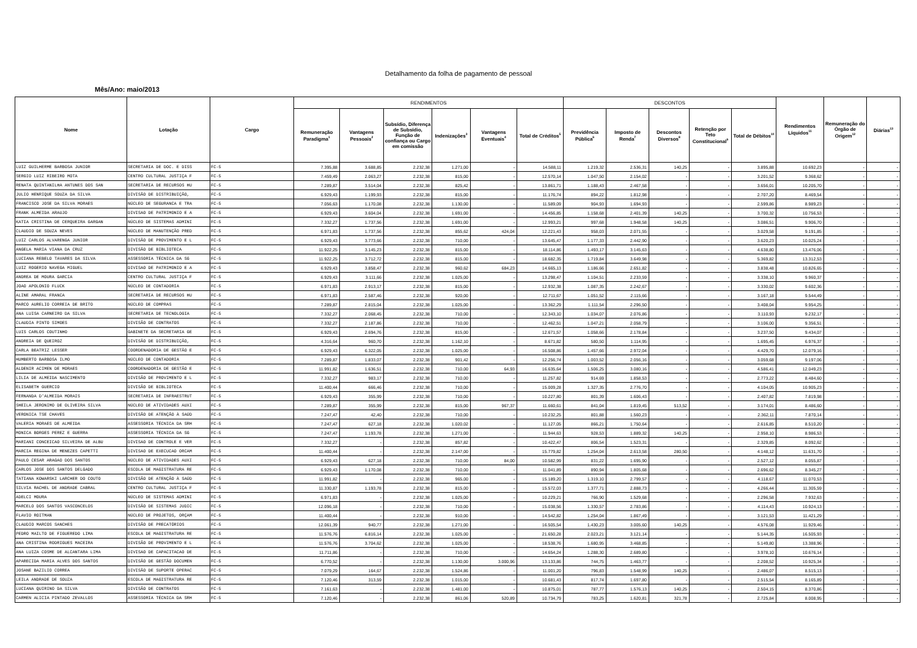Detalhamento da folha de pagamento de pessoal
Mês/Ano: maio/2013
| Nome | Lotação | Cargo | RENDIMENTOS | | | | | | DESCONTOS | | | | | Rendimentos Líquidos<sup>11</sup> | Remuneração do Órgão de Origem<sup>12</sup> | Diárias<sup>13</sup> |
| --- | --- | --- | --- | --- | --- | --- | --- | --- | --- | --- | --- | --- | --- | --- | --- | --- |
| | | | Remuneração Paradigma<sup>1</sup> | Vantagens Pessoais<sup>2</sup> | Subsídio, Diferença de Subsídio, Função de confiança ou Cargo em comissão | Indenizações<sup>3</sup> | Vantagens Eventuais<sup>4</sup> | Total de Créditos<sup>5</sup> | Previdência Pública<sup>6</sup> | Imposto de Renda<sup>7</sup> | Descontos Diversos<sup>8</sup> | Retenção por Teto Constitucional<sup>9</sup> | Total de Débitos<sup>10</sup> | | | |
| LUIZ GUILHERME BARBOSA JUNIOR | SECRETARIA DE DOC. E DISS | FC-5 | 7.395,88 | 3.688,85 | 2.232,38 | 1.271,00 | - | 14.588,11 | 1.219,32 | 2.536,31 | 140,25 | - | 3.895,88 | 10.692,23 | - | - |
| SERGIO LUIZ RIBEIRO MOTA | CENTRO CULTURAL JUSTIÇA F | FC-5 | 7.459,49 | 2.063,27 | 2.232,38 | 815,00 | - | 12.570,14 | 1.047,50 | 2.154,02 | - | - | 3.201,52 | 9.368,62 | - | - |
| RENATA QUINTANILHA ANTUNES DOS SAN | SECRETARIA DE RECURSOS HU | FC-5 | 7.289,87 | 3.514,04 | 2.232,38 | 825,42 | - | 13.861,71 | 1.188,43 | 2.467,58 | - | - | 3.656,01 | 10.205,70 | - | - |
| JULIO HENRIQUE SOUZA DA SILVA | DIVISÃO DE DISTRIBUIÇÃO, | FC-5 | 6.929,43 | 1.199,93 | 2.232,38 | 815,00 | - | 11.176,74 | 894,22 | 1.812,98 | - | - | 2.707,20 | 8.469,54 | - | - |
| FRANCISCO JOSE DA SILVA MORAES | NÚCLEO DE SEGURANCA E TRA | FC-5 | 7.056,63 | 1.170,08 | 2.232,38 | 1.130,00 | - | 11.589,09 | 904,93 | 1.694,93 | - | - | 2.599,86 | 8.989,23 | - | - |
| FRANK ALMEIDA ARAUJO | DIVISAO DE PATRIMONIO E A | FC-5 | 6.929,43 | 3.604,04 | 2.232,38 | 1.691,00 | - | 14.456,85 | 1.158,68 | 2.401,39 | 140,25 | - | 3.700,32 | 10.756,53 | - | - |
| KATIA CRISTINA DE CERQUEIRA GARGAN | NÚCLEO DE SISTEMAS ADMINI | FC-5 | 7.332,27 | 1.737,56 | 2.232,38 | 1.691,00 | - | 12.993,21 | 997,68 | 1.948,58 | 140,25 | - | 3.086,51 | 9.906,70 | - | - |
| CLAUDIO DE SOUZA NEVES | NÚCLEO DE MANUTENÇÃO PRED | FC-5 | 6.971,83 | 1.737,56 | 2.232,38 | 855,62 | 424,04 | 12.221,43 | 958,03 | 2.071,55 | - | - | 3.029,58 | 9.191,85 | - | - |
| LUIZ CARLOS ALVARENGA JUNIOR | DIVISÃO DE PROVIMENTO E L | FC-5 | 6.929,43 | 3.773,66 | 2.232,38 | 710,00 | - | 13.645,47 | 1.177,33 | 2.442,90 | - | - | 3.620,23 | 10.025,24 | - | - |
| ANGELA MARIA VIANA DA CRUZ | DIVISÃO DE BIBLIOTECA | FC-5 | 11.922,25 | 3.145,23 | 2.232,38 | 815,00 | - | 18.114,86 | 1.493,17 | 3.145,63 | - | - | 4.638,80 | 13.476,06 | - | - |
| LUCIANA REBELO TAVARES DA SILVA | ASSESSORIA TÉCNICA DA SG | FC-5 | 11.922,25 | 3.712,72 | 2.232,38 | 815,00 | - | 18.682,35 | 1.719,84 | 3.649,98 | - | - | 5.369,82 | 13.312,53 | - | - |
| LUIZ ROGERIO NAVEGA MIGUEL | DIVISAO DE PATRIMONIO E A | FC-5 | 6.929,43 | 3.858,47 | 2.232,38 | 960,62 | 684,23 | 14.665,13 | 1.186,66 | 2.651,82 | - | - | 3.838,48 | 10.826,65 | - | - |
| ANDREA DE MOURA GARCIA | CENTRO CULTURAL JUSTIÇA F | FC-5 | 6.929,43 | 3.111,66 | 2.232,38 | 1.025,00 | - | 13.298,47 | 1.104,51 | 2.233,59 | - | - | 3.338,10 | 9.960,37 | - | - |
| JOAO APOLONIO FLUCK | NÚCLEO DE CONTADORIA | FC-5 | 6.971,83 | 2.913,17 | 2.232,38 | 815,00 | - | 12.932,38 | 1.087,35 | 2.242,67 | - | - | 3.330,02 | 9.602,36 | - | - |
| ALINE AMARAL FRANCA | SECRETARIA DE RECURSOS HU | FC-5 | 6.971,83 | 2.587,46 | 2.232,38 | 920,00 | - | 12.711,67 | 1.051,52 | 2.115,66 | - | - | 3.167,18 | 9.544,49 | - | - |
| MARCO AURELIO CORREIA DE BRITO | NÚCLEO DE COMPRAS | FC-5 | 7.289,87 | 2.815,04 | 2.232,38 | 1.025,00 | - | 13.362,29 | 1.111,54 | 2.296,50 | - | - | 3.408,04 | 9.954,25 | - | - |
| ANA LUISA CARNEIRO DA SILVA | SECRETARIA DE TECNOLOGIA | FC-5 | 7.332,27 | 2.068,45 | 2.232,38 | 710,00 | - | 12.343,10 | 1.034,07 | 2.076,86 | - | - | 3.110,93 | 9.232,17 | - | - |
| CLAUDIA PINTO SIMOES | DIVISÃO DE CONTRATOS | FC-5 | 7.332,27 | 2.187,86 | 2.232,38 | 710,00 | - | 12.462,51 | 1.047,21 | 2.058,79 | - | - | 3.106,00 | 9.356,51 | - | - |
| LUIS CARLOS COUTINHO | GABINETE DA SECRETARIA GE | FC-5 | 6.929,43 | 2.694,76 | 2.232,38 | 815,00 | - | 12.671,57 | 1.058,66 | 2.178,84 | - | - | 3.237,50 | 9.434,07 | - | - |
| ANDREIA DE QUEIROZ | DIVISÃO DE DISTRIBUIÇÃO, | FC-5 | 4.316,64 | 960,70 | 2.232,38 | 1.162,10 | - | 8.671,82 | 580,50 | 1.114,95 | - | - | 1.695,45 | 6.976,37 | - | - |
| CARLA BEATRIZ LESSER | COORDENADORIA DE GESTÃO E | FC-5 | 6.929,43 | 6.322,05 | 2.232,38 | 1.025,00 | - | 16.508,86 | 1.457,66 | 2.972,04 | - | - | 4.429,70 | 12.079,16 | - | - |
| HUMBERTO BARBOSA ILMO | NÚCLEO DE CONTADORIA | FC-5 | 7.289,87 | 1.833,07 | 2.232,38 | 901,42 | - | 12.256,74 | 1.003,52 | 2.056,16 | - | - | 3.059,68 | 9.197,06 | - | - |
| ALDENIR ACIMEN DE MORAES | COORDENADORIA DE GESTÃO E | FC-5 | 11.991,82 | 1.636,51 | 2.232,38 | 710,00 | 64,93 | 16.635,64 | 1.506,25 | 3.080,16 | - | - | 4.586,41 | 12.049,23 | - | - |
| LILIA DE ALMEIDA NASCIMENTO | DIVISÃO DE PROVIMENTO E L | FC-5 | 7.332,27 | 983,17 | 2.232,38 | 710,00 | - | 11.257,82 | 914,69 | 1.858,53 | - | - | 2.773,22 | 8.484,60 | - | - |
| ELISABETH GUERCIO | DIVISÃO DE BIBLIOTECA | FC-5 | 11.400,44 | 666,46 | 2.232,38 | 710,00 | - | 15.009,28 | 1.327,35 | 2.776,70 | - | - | 4.104,05 | 10.905,23 | - | - |
| FERNANDA D'ALMEIDA MORAIS | SECRETARIA DE INFRAESTRUT | FC-5 | 6.929,43 | 355,99 | 2.232,38 | 710,00 | - | 10.227,80 | 801,39 | 1.606,43 | - | - | 2.407,82 | 7.819,98 | - | - |
| SHEILA JERONIMO DE OLIVEIRA SILVA | NÚCLEO DE ATIVIDADES AUXI | FC-5 | 7.289,87 | 355,99 | 2.232,38 | 815,00 | 967,37 | 11.660,61 | 841,04 | 1.819,45 | 513,52 | - | 3.174,01 | 8.486,60 | - | - |
| VERONICA TSE CHAVES | DIVISÃO DE ATENÇÃO À SAÚD | FC-5 | 7.247,47 | 42,40 | 2.232,38 | 710,00 | - | 10.232,25 | 801,88 | 1.560,23 | - | - | 2.362,11 | 7.870,14 | - | - |
| VALERIA MORAES DE ALMEIDA | ASSESSORIA TÉCNICA DA SRH | FC-5 | 7.247,47 | 627,18 | 2.232,38 | 1.020,02 | - | 11.127,05 | 866,21 | 1.750,64 | - | - | 2.616,85 | 8.510,20 | - | - |
| MONICA BORGES PEREZ E GUERRA | ASSESSORIA TÉCNICA DA SG | FC-5 | 7.247,47 | 1.193,78 | 2.232,38 | 1.271,00 | - | 11.944,63 | 928,53 | 1.889,32 | 140,25 | - | 2.958,10 | 8.986,53 | - | - |
| MARIANI CONCEICAO SILVEIRA DE ALBU | DIVISAO DE CONTROLE E VER | FC-5 | 7.332,27 | - | 2.232,38 | 857,82 | - | 10.422,47 | 806,54 | 1.523,31 | - | - | 2.329,85 | 8.092,62 | - | - |
| MARCIA REGINA DE MENEZES CAPETTI | DIVISAO DE EXECUCAO ORCAM | FC-5 | 11.400,44 | - | 2.232,38 | 2.147,00 | - | 15.779,82 | 1.254,04 | 2.613,58 | 280,50 | - | 4.148,12 | 11.631,70 | - | - |
| PAULO CESAR ARAGAO DOS SANTOS | NÚCLEO DE ATIVIDADES AUXI | FC-5 | 6.929,43 | 627,18 | 2.232,38 | 710,00 | 84,00 | 10.582,99 | 831,22 | 1.695,90 | - | - | 2.527,12 | 8.055,87 | - | - |
| CARLOS JOSE DOS SANTOS DELGADO | ESCOLA DE MAGISTRATURA RE | FC-5 | 6.929,43 | 1.170,08 | 2.232,38 | 710,00 | - | 11.041,89 | 890,94 | 1.805,68 | - | - | 2.696,62 | 8.345,27 | - | - |
| TATIANA KOWARSKI LARCHER DO COUTO | DIVISÃO DE ATENÇÃO À SAÚD | FC-5 | 11.991,82 | - | 2.232,38 | 965,00 | - | 15.189,20 | 1.319,10 | 2.799,57 | - | - | 4.118,67 | 11.070,53 | - | - |
| SILVIA RACHEL DE ANDRADE CABRAL | CENTRO CULTURAL JUSTIÇA F | FC-5 | 11.330,87 | 1.193,78 | 2.232,38 | 815,00 | - | 15.572,03 | 1.377,71 | 2.888,73 | - | - | 4.266,44 | 11.305,59 | - | - |
| ADELCI MOURA | NÚCLEO DE SISTEMAS ADMINI | FC-5 | 6.971,83 | - | 2.232,38 | 1.025,00 | - | 10.229,21 | 766,90 | 1.529,68 | - | - | 2.296,58 | 7.932,63 | - | - |
| MARCELO DOS SANTOS VASCONCELOS | DIVISÃO DE SISTEMAS JUDIC | FC-5 | 12.096,18 | - | 2.232,38 | 710,00 | - | 15.038,56 | 1.330,57 | 2.783,86 | - | - | 4.114,43 | 10.924,13 | - | - |
| FLAVIO ROITMAN | NÚCLEO DE PROJETOS, ORÇAM | FC-5 | 11.400,44 | - | 2.232,38 | 910,00 | - | 14.542,82 | 1.254,04 | 1.867,49 | - | - | 3.121,53 | 11.421,29 | - | - |
| CLAUDIO MARCOS SANCHES | DIVISÃO DE PRECATÓRIOS | FC-5 | 12.061,39 | 940,77 | 2.232,38 | 1.271,00 | - | 16.505,54 | 1.430,23 | 3.005,60 | 140,25 | - | 4.576,08 | 11.929,46 | - | - |
| PEDRO MAILTO DE FIGUEREDO LIMA | ESCOLA DE MAGISTRATURA RE | FC-5 | 11.576,76 | 6.816,14 | 2.232,38 | 1.025,00 | - | 21.650,28 | 2.023,21 | 3.121,14 | - | - | 5.144,35 | 16.505,93 | - | - |
| ANA CRISTINA RODRIGUES MACEIRA | DIVISÃO DE PROVIMENTO E L | FC-5 | 11.576,76 | 3.704,62 | 2.232,38 | 1.025,00 | - | 18.538,76 | 1.680,95 | 3.468,85 | - | - | 5.149,80 | 13.388,96 | - | - |
| ANA LUIZA COSME DE ALCANTARA LIMA | DIVISAO DE CAPACITACAO DE | FC-5 | 11.711,86 | - | 2.232,38 | 710,00 | - | 14.654,24 | 1.288,30 | 2.689,80 | - | - | 3.978,10 | 10.676,14 | - | - |
| APARECIDA MARIA ALVES DOS SANTOS | DIVISÃO DE GESTÃO DOCUMEN | FC-5 | 6.770,52 | - | 2.232,38 | 1.130,00 | 3.000,96 | 13.133,86 | 744,75 | 1.463,77 | - | - | 2.208,52 | 10.925,34 | - | - |
| JOSANE BAZILIO CORREA | DIVISÃO DE SUPORTE OPERAC | FC-5 | 7.079,29 | 164,67 | 2.232,38 | 1.524,86 | - | 11.001,20 | 796,83 | 1.548,99 | 140,25 | - | 2.486,07 | 8.515,13 | - | - |
| LEILA ANDRADE DE SOUZA | ESCOLA DE MAGISTRATURA RE | FC-5 | 7.120,46 | 313,59 | 2.232,38 | 1.015,00 | - | 10.681,43 | 817,74 | 1.697,80 | - | - | 2.515,54 | 8.165,89 | - | - |
| LUCIANA QUIRINO DA SILVA | DIVISÃO DE CONTRATOS | FC-5 | 7.161,63 | - | 2.232,38 | 1.481,00 | - | 10.875,01 | 787,77 | 1.576,13 | 140,25 | - | 2.504,15 | 8.370,86 | - | - |
| CARMEN ALICIA PINTADO ZEVALLOS | ASSESSORIA TÉCNICA DA SRH | FC-5 | 7.120,46 | - | 2.232,38 | 861,06 | 520,89 | 10.734,79 | 783,25 | 1.620,81 | 321,78 | - | 2.725,84 | 8.008,95 | - | - |